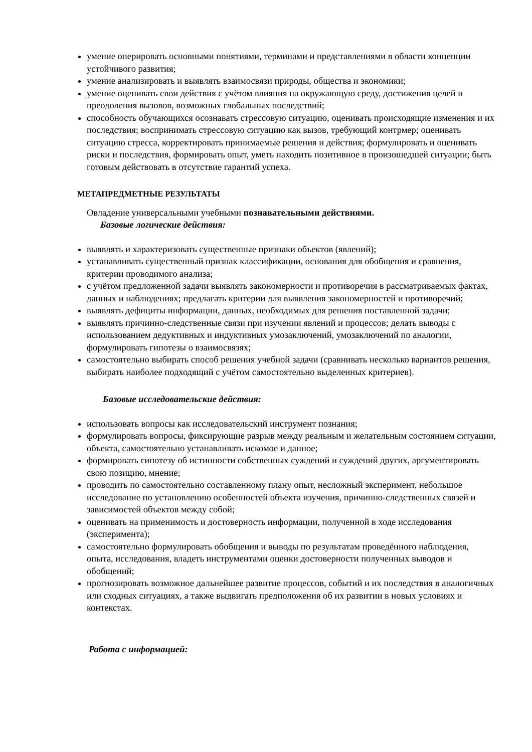умение оперировать основными понятиями, терминами и представлениями в области концепции устойчивого развития;
умение анализировать и выявлять взаимосвязи природы, общества и экономики;
умение оценивать свои действия с учётом влияния на окружающую среду, достижения целей и преодоления вызовов, возможных глобальных последствий;
способность обучающихся осознавать стрессовую ситуацию, оценивать происходящие изменения и их последствия; воспринимать стрессовую ситуацию как вызов, требующий контрмер; оценивать ситуацию стресса, корректировать принимаемые решения и действия; формулировать и оценивать риски и последствия, формировать опыт, уметь находить позитивное в произошедшей ситуации; быть готовым действовать в отсутствие гарантий успеха.
МЕТАПРЕДМЕТНЫЕ РЕЗУЛЬТАТЫ
Овладение универсальными учебными познавательными действиями.
Базовые логические действия:
выявлять и характеризовать существенные признаки объектов (явлений);
устанавливать существенный признак классификации, основания для обобщения и сравнения, критерии проводимого анализа;
с учётом предложенной задачи выявлять закономерности и противоречия в рассматриваемых фактах, данных и наблюдениях; предлагать критерии для выявления закономерностей и противоречий;
выявлять дефициты информации, данных, необходимых для решения поставленной задачи;
выявлять причинно-следственные связи при изучении явлений и процессов; делать выводы с использованием дедуктивных и индуктивных умозаключений, умозаключений по аналогии, формулировать гипотезы о взаимосвязях;
самостоятельно выбирать способ решения учебной задачи (сравнивать несколько вариантов решения, выбирать наиболее подходящий с учётом самостоятельно выделенных критериев).
Базовые исследовательские действия:
использовать вопросы как исследовательский инструмент познания;
формулировать вопросы, фиксирующие разрыв между реальным и желательным состоянием ситуации, объекта, самостоятельно устанавливать искомое и данное;
формировать гипотезу об истинности собственных суждений и суждений других, аргументировать свою позицию, мнение;
проводить по самостоятельно составленному плану опыт, несложный эксперимент, небольшое исследование по установлению особенностей объекта изучения, причинно-следственных связей и зависимостей объектов между собой;
оценивать на применимость и достоверность информации, полученной в ходе исследования (эксперимента);
самостоятельно формулировать обобщения и выводы по результатам проведённого наблюдения, опыта, исследования, владеть инструментами оценки достоверности полученных выводов и обобщений;
прогнозировать возможное дальнейшее развитие процессов, событий и их последствия в аналогичных или сходных ситуациях, а также выдвигать предположения об их развитии в новых условиях и контекстах.
Работа с информацией: